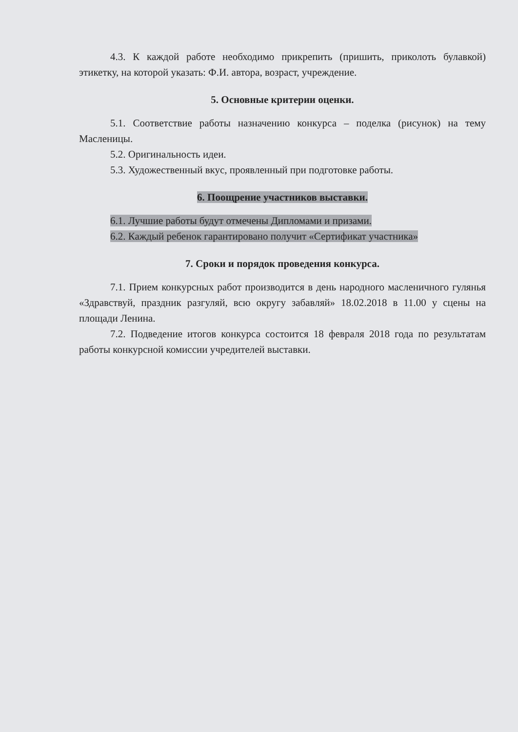4.3. К каждой работе необходимо прикрепить (пришить, приколоть булавкой) этикетку, на которой указать: Ф.И. автора, возраст, учреждение.
5. Основные критерии оценки.
5.1. Соответствие работы назначению конкурса – поделка (рисунок) на тему Масленицы.
5.2. Оригинальность идеи.
5.3. Художественный вкус, проявленный при подготовке работы.
6. Поощрение участников выставки.
6.1. Лучшие работы будут отмечены Дипломами и призами.
6.2. Каждый ребенок гарантировано получит «Сертификат участника»
7. Сроки и порядок проведения конкурса.
7.1. Прием конкурсных работ производится в день народного масленичного гулянья «Здравствуй, праздник разгуляй, всю округу забавляй» 18.02.2018 в 11.00 у сцены на площади Ленина.
7.2. Подведение итогов конкурса состоится 18 февраля 2018 года по результатам работы конкурсной комиссии учредителей выставки.